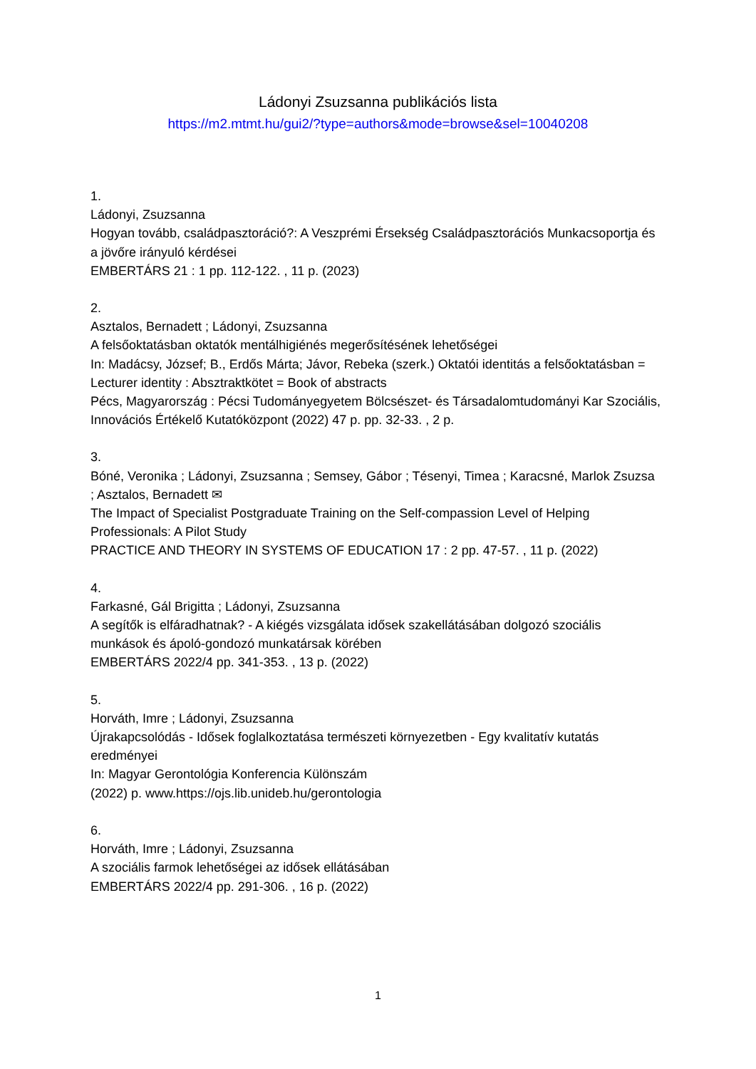Ládonyi Zsuzsanna publikációs lista
https://m2.mtmt.hu/gui2/?type=authors&mode=browse&sel=10040208
1.
Ládonyi, Zsuzsanna
Hogyan tovább, családpasztoráció?: A Veszprémi Érsekség Családpasztorációs Munkacsoportja és a jövőre irányuló kérdései
EMBERTÁRS 21 : 1 pp. 112-122. , 11 p. (2023)
2.
Asztalos, Bernadett ; Ládonyi, Zsuzsanna
A felsőoktatásban oktatók mentálhigiénés megerősítésének lehetőségei
In: Madácsy, József; B., Erdős Márta; Jávor, Rebeka (szerk.) Oktatói identitás a felsőoktatásban = Lecturer identity : Absztraktkötet = Book of abstracts
Pécs, Magyarország : Pécsi Tudományegyetem Bölcsészet- és Társadalomtudományi Kar Szociális, Innovációs Értékelő Kutatóközpont (2022) 47 p. pp. 32-33. , 2 p.
3.
Bóné, Veronika ; Ládonyi, Zsuzsanna ; Semsey, Gábor ; Tésenyi, Timea ; Karacsné, Marlok Zsuzsa ; Asztalos, Bernadett ✉
The Impact of Specialist Postgraduate Training on the Self-compassion Level of Helping Professionals: A Pilot Study
PRACTICE AND THEORY IN SYSTEMS OF EDUCATION 17 : 2 pp. 47-57. , 11 p. (2022)
4.
Farkasné, Gál Brigitta ; Ládonyi, Zsuzsanna
A segítők is elfáradhatnak? - A kiégés vizsgálata idősek szakellátásában dolgozó szociális munkások és ápoló-gondozó munkatársak körében
EMBERTÁRS 2022/4 pp. 341-353. , 13 p. (2022)
5.
Horváth, Imre ; Ládonyi, Zsuzsanna
Újrakapcsolódás - Idősek foglalkoztatása természeti környezetben - Egy kvalitatív kutatás eredményei
In: Magyar Gerontológia Konferencia Különszám
(2022) p. www.https://ojs.lib.unideb.hu/gerontologia
6.
Horváth, Imre ; Ládonyi, Zsuzsanna
A szociális farmok lehetőségei az idősek ellátásában
EMBERTÁRS 2022/4 pp. 291-306. , 16 p. (2022)
1